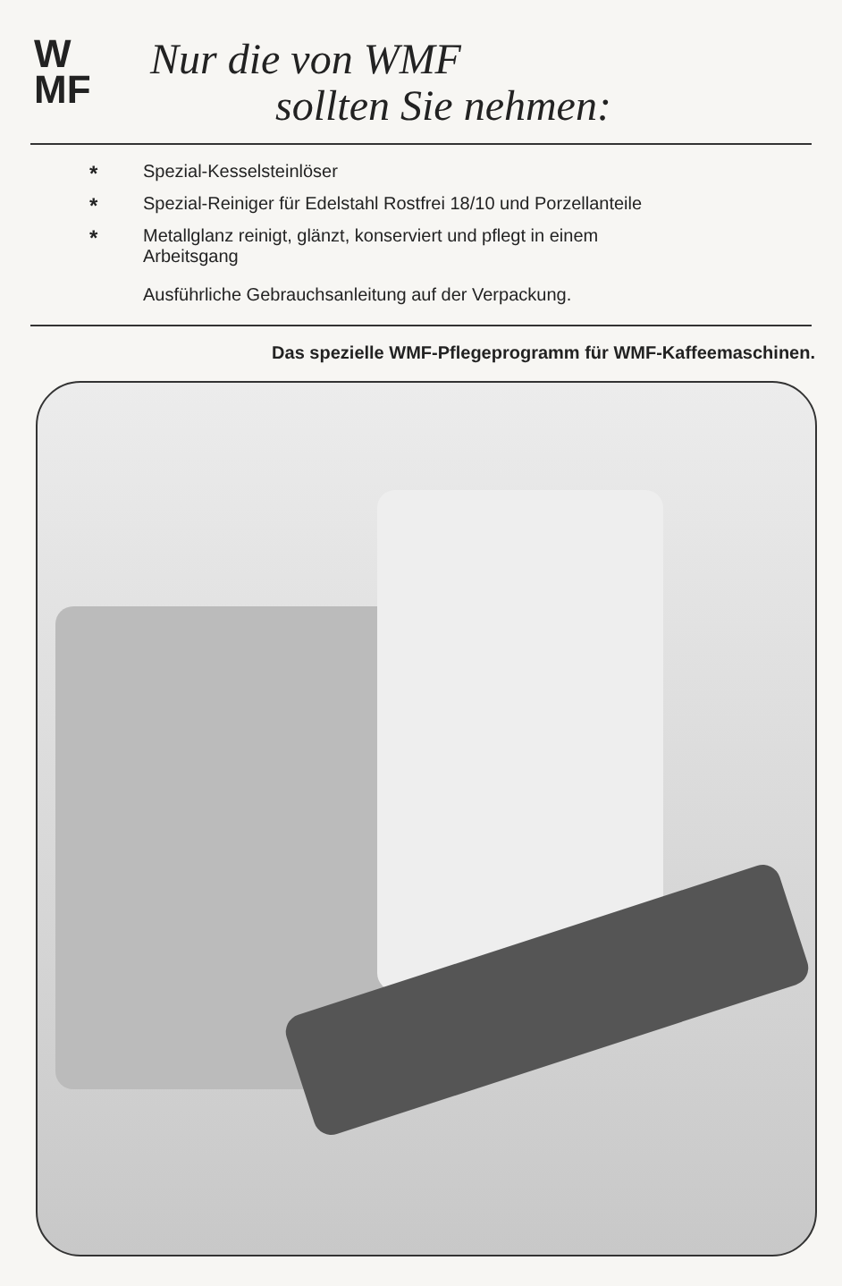W
MF
Nur die von WMF
sollten Sie nehmen:
* Spezial-Kesselsteinlöser
* Spezial-Reiniger für Edelstahl Rostfrei 18/10 und Porzellanteile
* Metallglanz reinigt, glänzt, konserviert und pflegt in einem
Arbeitsgang
Ausführliche Gebrauchsanleitung auf der Verpackung.
Das spezielle WMF-Pflegeprogramm für WMF-Kaffeemaschinen.